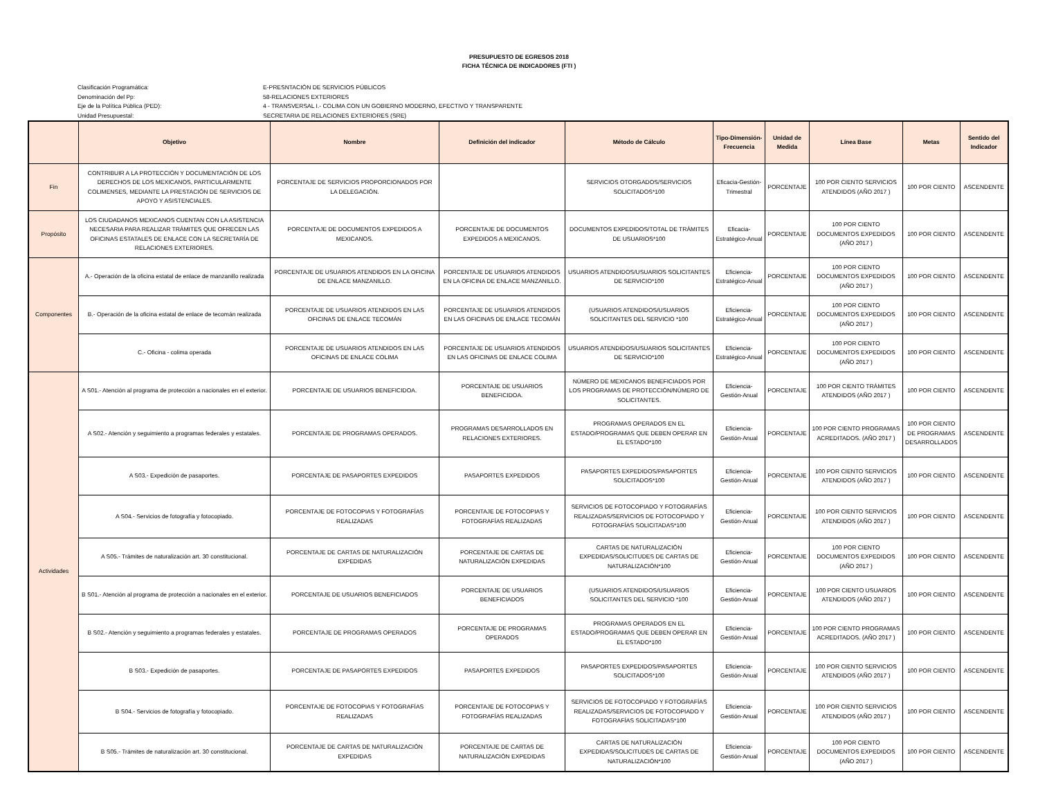PRESUPUESTO DE EGRESOS 2018
FICHA TÉCNICA DE INDICADORES (FTI )
Clasificación Programática: E-PRESNTACIÓN DE SERVICIOS PÚBLICOS
Denominación del Pp: 58-RELACIONES EXTERIORES
Eje de la Política Pública (PED): 4 - TRANSVERSAL I.- COLIMA CON UN GOBIERNO MODERNO, EFECTIVO Y TRANSPARENTE
Unidad Presupuestal: SECRETARIA DE RELACIONES EXTERIORES (SRE)
| | Objetivo | Nombre | Definición del indicador | Método de Cálculo | Tipo-Dimensión-Frecuencia | Unidad de Medida | Línea Base | Metas | Sentido del Indicador |
| --- | --- | --- | --- | --- | --- | --- | --- | --- | --- |
| Fin | CONTRIBUIR A LA PROTECCIÓN Y DOCUMENTACIÓN DE LOS DERECHOS DE LOS MEXICANOS, PARTICULARMENTE COLIMENSES, MEDIANTE LA PRESTACIÓN DE SERVICIOS DE APOYO Y ASISTENCIALES. | PORCENTAJE DE SERVICIOS PROPORCIONADOS POR LA DELEGACIÓN. | | SERVICIOS OTORGADOS/SERVICIOS SOLICITADOS*100 | Eficacia-Gestión-Trimestral | PORCENTAJE | 100 POR CIENTO SERVICIOS ATENDIDOS (AÑO 2017 ) | 100 POR CIENTO | ASCENDENTE |
| Propósito | LOS CIUDADANOS MEXICANOS CUENTAN CON LA ASISTENCIA NECESARIA PARA REALIZAR TRÁMITES QUE OFRECEN LAS OFICINAS ESTATALES DE ENLACE CON LA SECRETARÍA DE RELACIONES EXTERIORES. | PORCENTAJE DE DOCUMENTOS EXPEDIDOS A MEXICANOS. | PORCENTAJE DE DOCUMENTOS EXPEDIDOS A MEXICANOS. | DOCUMENTOS EXPEDIDOS/TOTAL DE TRÁMITES DE USUARIOS*100 | Eficacia-Estratégico-Anual | PORCENTAJE | 100 POR CIENTO DOCUMENTOS EXPEDIDOS (AÑO 2017 ) | 100 POR CIENTO | ASCENDENTE |
| Componentes | A.- Operación de la oficina estatal de enlace de manzanillo realizada | PORCENTAJE DE USUARIOS ATENDIDOS EN LA OFICINA DE ENLACE MANZANILLO. | PORCENTAJE DE USUARIOS ATENDIDOS EN LA OFICINA DE ENLACE MANZANILLO. | USUARIOS ATENDIDOS/USUARIOS SOLICITANTES DE SERVICIO*100 | Eficiencia-Estratégico-Anual | PORCENTAJE | 100 POR CIENTO DOCUMENTOS EXPEDIDOS (AÑO 2017 ) | 100 POR CIENTO | ASCENDENTE |
| | B.- Operación de la oficina estatal de enlace de tecomán realizada | PORCENTAJE DE USUARIOS ATENDIDOS EN LAS OFICINAS DE ENLACE TECOMÁN | PORCENTAJE DE USUARIOS ATENDIDOS EN LAS OFICINAS DE ENLACE TECOMÁN | (USUARIOS ATENDIDOS/USUARIOS SOLICITANTES DEL SERVICIO *100 | Eficiencia-Estratégico-Anual | PORCENTAJE | 100 POR CIENTO DOCUMENTOS EXPEDIDOS (AÑO 2017 ) | 100 POR CIENTO | ASCENDENTE |
| | C.- Oficina - colima operada | PORCENTAJE DE USUARIOS ATENDIDOS EN LAS OFICINAS DE ENLACE COLIMA | PORCENTAJE DE USUARIOS ATENDIDOS EN LAS OFICINAS DE ENLACE COLIMA | USUARIOS ATENDIDOS/USUARIOS SOLICITANTES DE SERVICIO*100 | Eficiencia-Estratégico-Anual | PORCENTAJE | 100 POR CIENTO DOCUMENTOS EXPEDIDOS (AÑO 2017 ) | 100 POR CIENTO | ASCENDENTE |
| Actividades | A S01.- Atención al programa de protección a nacionales en el exterior. | PORCENTAJE DE USUARIOS BENEFICIDOA. | PORCENTAJE DE USUARIOS BENEFICIDOA. | NÚMERO DE MEXICANOS BENEFICIADOS POR LOS PROGRAMAS DE PROTECCIÓN/NÚMERO DE SOLICITANTES. | Eficiencia-Gestión-Anual | PORCENTAJE | 100 POR CIENTO TRÁMITES ATENDIDOS (AÑO 2017 ) | 100 POR CIENTO | ASCENDENTE |
| | A S02.- Atención y seguimiento a programas federales y estatales. | PORCENTAJE DE PROGRAMAS OPERADOS. | PROGRAMAS DESARROLLADOS EN RELACIONES EXTERIORES. | PROGRAMAS OPERADOS EN EL ESTADO/PROGRAMAS QUE DEBEN OPERAR EN EL ESTADO*100 | Eficiencia-Gestión-Anual | PORCENTAJE | 100 POR CIENTO PROGRAMAS ACREDITADOS. (AÑO 2017 ) | 100 POR CIENTO DE PROGRAMAS DESARROLLADOS | ASCENDENTE |
| | A S03.- Expedición de pasaportes. | PORCENTAJE DE PASAPORTES EXPEDIDOS | PASAPORTES EXPEDIDOS | PASAPORTES EXPEDIDOS/PASAPORTES SOLICITADOS*100 | Eficiencia-Gestión-Anual | PORCENTAJE | 100 POR CIENTO SERVICIOS ATENDIDOS (AÑO 2017 ) | 100 POR CIENTO | ASCENDENTE |
| | A S04.- Servicios de fotografía y fotocopiado. | PORCENTAJE DE FOTOCOPIAS Y FOTOGRAFÍAS REALIZADAS | PORCENTAJE DE FOTOCOPIAS Y FOTOGRAFÍAS REALIZADAS | SERVICIOS DE FOTOCOPIADO Y FOTOGRAFÍAS REALIZADAS/SERVICIOS DE FOTOCOPIADO Y FOTOGRAFÍAS SOLICITADAS*100 | Eficiencia-Gestión-Anual | PORCENTAJE | 100 POR CIENTO SERVICIOS ATENDIDOS (AÑO 2017 ) | 100 POR CIENTO | ASCENDENTE |
| | A S05.- Trámites de naturalización art. 30 constitucional. | PORCENTAJE DE CARTAS DE NATURALIZACIÓN EXPEDIDAS | PORCENTAJE DE CARTAS DE NATURALIZACIÓN EXPEDIDAS | CARTAS DE NATURALIZACIÓN EXPEDIDAS/SOLICITUDES DE CARTAS DE NATURALIZACIÓN*100 | Eficiencia-Gestión-Anual | PORCENTAJE | 100 POR CIENTO DOCUMENTOS EXPEDIDOS (AÑO 2017 ) | 100 POR CIENTO | ASCENDENTE |
| | B S01.- Atención al programa de protección a nacionales en el exterior. | PORCENTAJE DE USUARIOS BENEFICIADOS | PORCENTAJE DE USUARIOS BENEFICIADOS | (USUARIOS ATENDIDOS/USUARIOS SOLICITANTES DEL SERVICIO *100 | Eficiencia-Gestión-Anual | PORCENTAJE | 100 POR CIENTO USUARIOS ATENDIDOS (AÑO 2017 ) | 100 POR CIENTO | ASCENDENTE |
| | B S02.- Atención y seguimiento a programas federales y estatales. | PORCENTAJE DE PROGRAMAS OPERADOS | PORCENTAJE DE PROGRAMAS OPERADOS | PROGRAMAS OPERADOS EN EL ESTADO/PROGRAMAS QUE DEBEN OPERAR EN EL ESTADO*100 | Eficiencia-Gestión-Anual | PORCENTAJE | 100 POR CIENTO PROGRAMAS ACREDITADOS. (AÑO 2017 ) | 100 POR CIENTO | ASCENDENTE |
| | B S03.- Expedición de pasaportes. | PORCENTAJE DE PASAPORTES EXPEDIDOS | PASAPORTES EXPEDIDOS | PASAPORTES EXPEDIDOS/PASAPORTES SOLICITADOS*100 | Eficiencia-Gestión-Anual | PORCENTAJE | 100 POR CIENTO SERVICIOS ATENDIDOS (AÑO 2017 ) | 100 POR CIENTO | ASCENDENTE |
| | B S04.- Servicios de fotografía y fotocopiado. | PORCENTAJE DE FOTOCOPIAS Y FOTOGRAFÍAS REALIZADAS | PORCENTAJE DE FOTOCOPIAS Y FOTOGRAFÍAS REALIZADAS | SERVICIOS DE FOTOCOPIADO Y FOTOGRAFÍAS REALIZADAS/SERVICIOS DE FOTOCOPIADO Y FOTOGRAFÍAS SOLICITADAS*100 | Eficiencia-Gestión-Anual | PORCENTAJE | 100 POR CIENTO SERVICIOS ATENDIDOS (AÑO 2017 ) | 100 POR CIENTO | ASCENDENTE |
| | B S05.- Trámites de naturalización art. 30 constitucional. | PORCENTAJE DE CARTAS DE NATURALIZACIÓN EXPEDIDAS | PORCENTAJE DE CARTAS DE NATURALIZACIÓN EXPEDIDAS | CARTAS DE NATURALIZACIÓN EXPEDIDAS/SOLICITUDES DE CARTAS DE NATURALIZACIÓN*100 | Eficiencia-Gestión-Anual | PORCENTAJE | 100 POR CIENTO DOCUMENTOS EXPEDIDOS (AÑO 2017 ) | 100 POR CIENTO | ASCENDENTE |